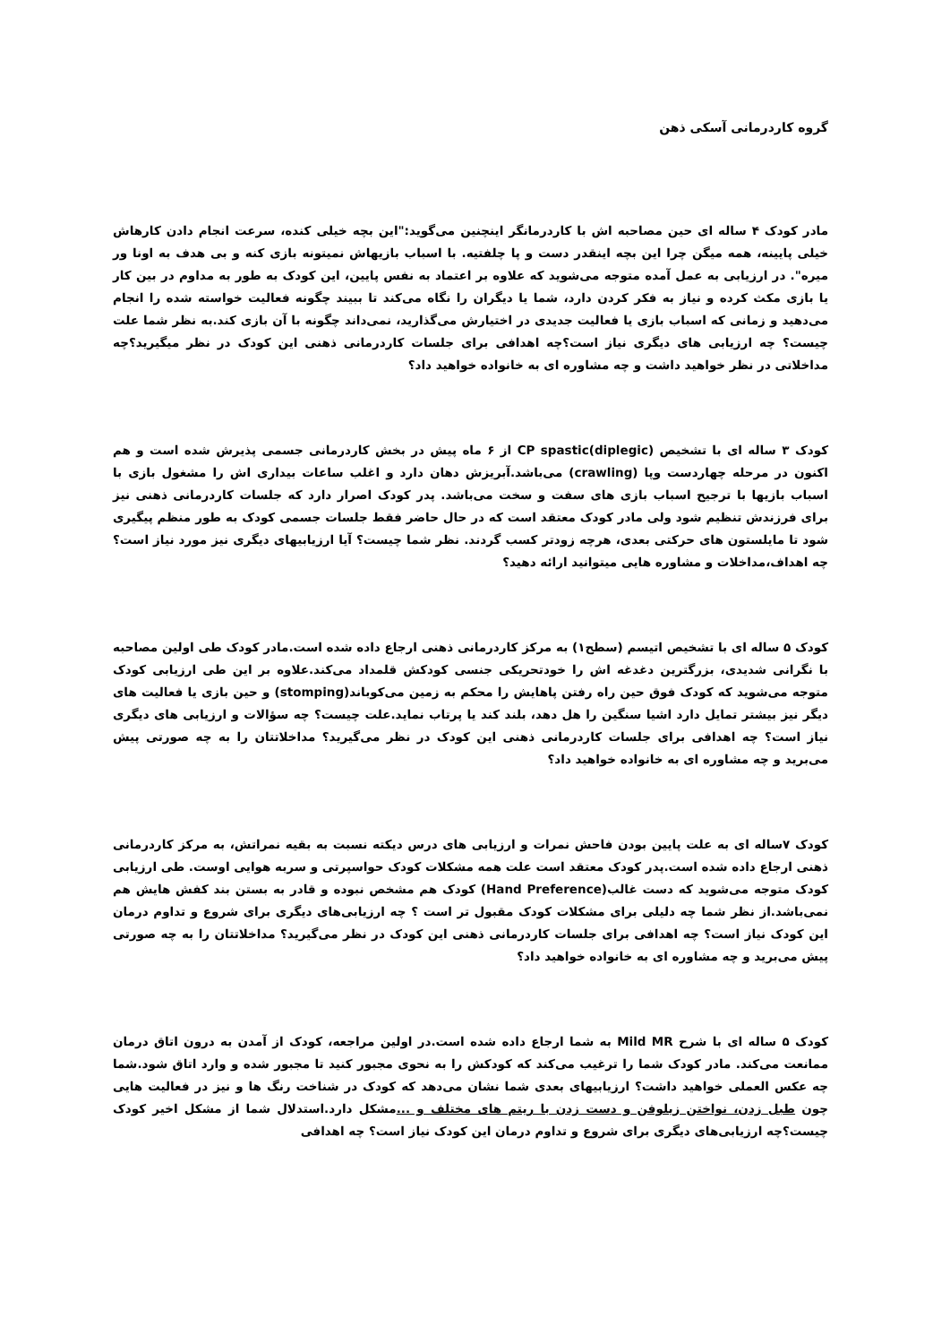گروه کاردرمانی آسکی ذهن
مادر کودک ۴ ساله ای حین مصاحبه اش با کاردرمانگر اینچنین می‌گوید:"این بچه خیلی کنده، سرعت انجام دادن کارهاش خیلی پایینه، همه میگن چرا این بچه اینقدر دست و پا چلفتیه. با اسباب بازیهاش نمیتونه بازی کنه و بی هدف به اونا ور میره". در ارزیابی به عمل آمده متوجه می‌شوید که علاوه بر اعتماد به نفس پایین، این کودک به طور به مداوم در بین کار یا بازی مکث کرده و نیاز به فکر کردن دارد، شما یا دیگران را نگاه می‌کند تا ببیند چگونه فعالیت خواسته شده را انجام می‌دهید و زمانی که اسباب بازی یا فعالیت جدیدی در اختیارش می‌گذارید، نمی‌داند چگونه با آن بازی کند.به نظر شما علت چیست؟ چه ارزیابی های دیگری نیاز است؟چه اهدافی برای جلسات کاردرمانی ذهنی این کودک در نظر میگیرید؟چه مداخلاتی در نظر خواهید داشت و چه مشاوره ای به خانواده خواهید داد؟
کودک ۳ ساله ای با تشخیص CP spastic(diplegic) از ۶ ماه پیش در بخش کاردرمانی جسمی پذیرش شده است و هم اکنون در مرحله چهاردست وپا (crawling) می‌باشد.آبریزش دهان دارد و اغلب ساعات بیداری اش را مشغول بازی با اسباب بازیها با ترجیح اسباب بازی های سفت و سخت می‌باشد. پدر کودک اصرار دارد که جلسات کاردرمانی ذهنی نیز برای فرزندش تنظیم شود ولی مادر کودک معتقد است که در حال حاضر فقط جلسات جسمی کودک به طور منظم پیگیری شود تا مایلستون های حرکتی بعدی، هرچه زودتر کسب گردند. نظر شما چیست؟ آیا ارزیابیهای دیگری نیز مورد نیاز است؟ چه اهداف،مداخلات و مشاوره هایی میتوانید ارائه دهید؟
کودک ۵ ساله ای با تشخیص اتیسم (سطح۱) به مرکز کاردرمانی ذهنی ارجاع داده شده است.مادر کودک طی اولین مصاحبه با نگرانی شدیدی، بزرگترین دغدغه اش را خودتحریکی جنسی کودکش قلمداد می‌کند.علاوه بر این طی ارزیابی کودک متوجه می‌شوید که کودک فوق حین راه رفتن پاهایش را محکم به زمین می‌کوباند(stomping) و حین بازی یا فعالیت های دیگر نیز بیشتر تمایل دارد اشیا سنگین را هل دهد، بلند کند یا پرتاب نماید.علت چیست؟ چه سؤالات و ارزیابی های دیگری نیاز است؟ چه اهدافی برای جلسات کاردرمانی ذهنی این کودک در نظر می‌گیرید؟ مداخلاتتان را به چه صورتی پیش می‌برید و چه مشاوره ای به خانواده خواهید داد؟
کودک ۷ساله ای به علت پایین بودن فاحش نمرات و ارزیابی های درس دیکته نسبت به بقیه نمراتش، به مرکز کاردرمانی ذهنی ارجاع داده شده است.پدر کودک معتقد است علت همه مشکلات کودک حواسپرتی و سربه هوایی اوست. طی ارزیابی کودک متوجه می‌شوید که دست غالب(Hand Preference) کودک هم مشخص نبوده و قادر به بستن بند کفش هایش هم نمی‌باشد.از نظر شما چه دلیلی برای مشکلات کودک مقبول تر است ؟ چه ارزیابی‌های دیگری برای شروع و تداوم درمان این کودک نیاز است؟ چه اهدافی برای جلسات کاردرمانی ذهنی این کودک در نظر می‌گیرید؟ مداخلاتتان را به چه صورتی پیش می‌برید و چه مشاوره ای به خانواده خواهید داد؟
کودک ۵ ساله ای با شرح Mild MR به شما ارجاع داده شده است.در اولین مراجعه، کودک از آمدن به درون اتاق درمان ممانعت می‌کند. مادر کودک شما را ترغیب می‌کند که کودکش را به نحوی مجبور کنید تا مجبور شده و وارد اتاق شود.شما چه عکس العملی خواهید داشت؟ ارزیابیهای بعدی شما نشان می‌دهد که کودک در شناخت رنگ ها و نیز در فعالیت هایی چون طبل زدن، نواختن زیلوفن و دست زدن با ریتم های مختلف و ... مشکل دارد.استدلال شما از مشکل اخیر کودک چیست؟چه ارزیابی‌های دیگری برای شروع و تداوم درمان این کودک نیاز است؟ چه اهدافی